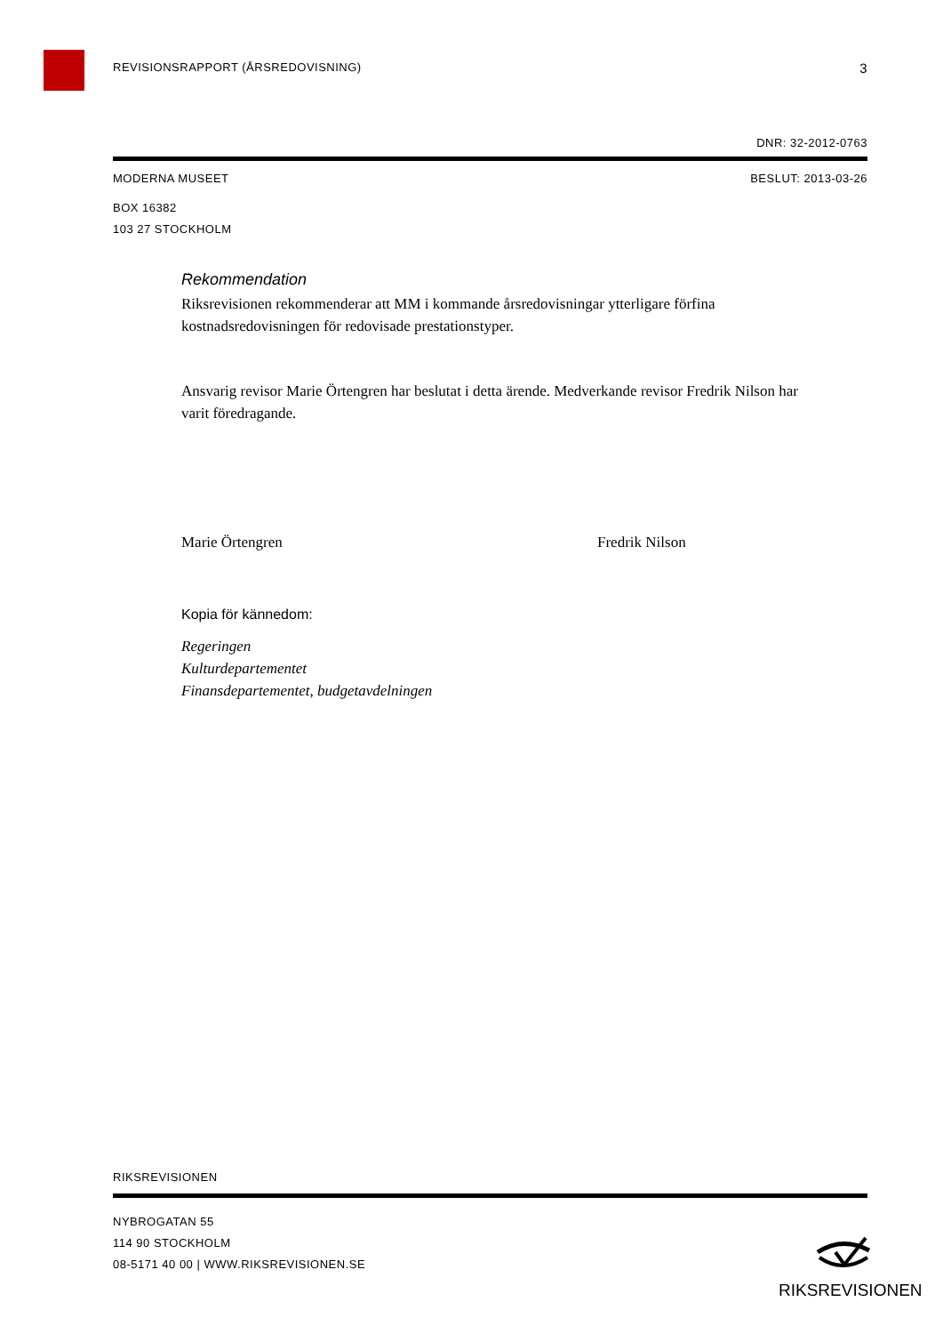REVISIONSRAPPORT (ÅRSREDOVISNING) 3
DNR: 32-2012-0763
MODERNA MUSEET BESLUT: 2013-03-26
BOX 16382
103 27 STOCKHOLM
Rekommendation
Riksrevisionen rekommenderar att MM i kommande årsredovisningar ytterligare förfina kostnadsredovisningen för redovisade prestationstyper.
Ansvarig revisor Marie Örtengren har beslutat i detta ärende. Medverkande revisor Fredrik Nilson har varit föredragande.
Marie Örtengren Fredrik Nilson
Kopia för kännedom:
Regeringen
Kulturdepartementet
Finansdepartementet, budgetavdelningen
RIKSREVISIONEN
NYBROGATAN 55
114 90 STOCKHOLM
08-5171 40 00 | WWW.RIKSREVISIONEN.SE
RIKSREVISIONEN